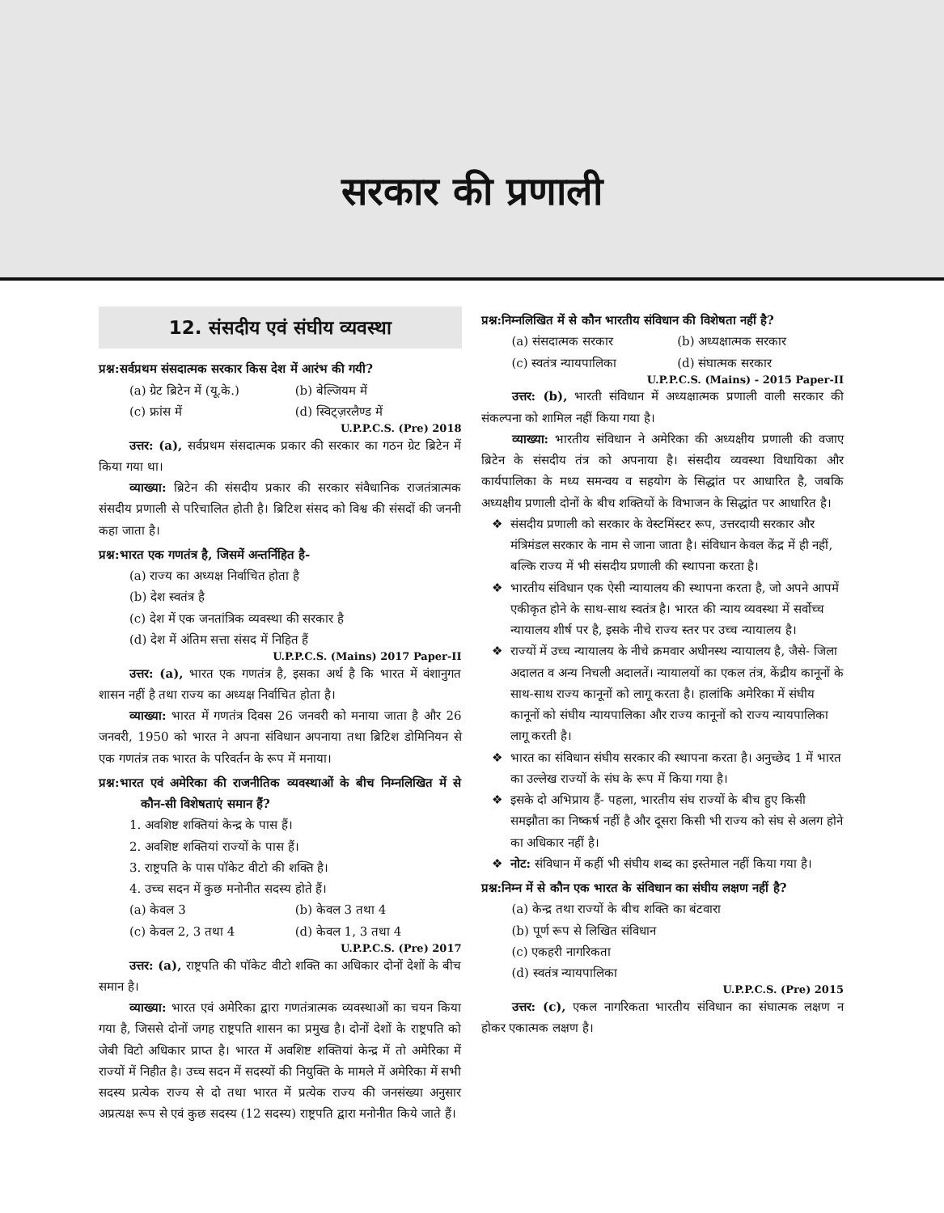सरकार की प्रणाली
12. संसदीय एवं संघीय व्यवस्था
प्रश्न:सर्वप्रथम संसदात्मक सरकार किस देश में आरंभ की गयी?
(a) ग्रेट ब्रिटेन में (यू.के.) (b) बेल्जियम में
(c) फ्रांस में (d) स्विट्ज़रलैण्ड में
U.P.P.C.S. (Pre) 2018
उत्तर: (a), सर्वप्रथम संसदात्मक प्रकार की सरकार का गठन ग्रेट ब्रिटेन में किया गया था।
व्याख्या: ब्रिटेन की संसदीय प्रकार की सरकार संवैधानिक राजतंत्रात्मक संसदीय प्रणाली से परिचालित होती है। ब्रिटिश संसद को विश्व की संसदों की जननी कहा जाता है।
प्रश्न:भारत एक गणतंत्र है, जिसमें अन्तर्निहित है-
(a) राज्य का अध्यक्ष निर्वाचित होता है
(b) देश स्वतंत्र है
(c) देश में एक जनतांत्रिक व्यवस्था की सरकार है
(d) देश में अंतिम सत्ता संसद में निहित हैं
U.P.P.C.S. (Mains) 2017 Paper-II
उत्तर: (a), भारत एक गणतंत्र है, इसका अर्थ है कि भारत में वंशानुगत शासन नहीं है तथा राज्य का अध्यक्ष निर्वाचित होता है।
व्याख्या: भारत में गणतंत्र दिवस 26 जनवरी को मनाया जाता है और 26 जनवरी, 1950 को भारत ने अपना संविधान अपनाया तथा ब्रिटिश डोमिनियन से एक गणतंत्र तक भारत के परिवर्तन के रूप में मनाया।
प्रश्न:भारत एवं अमेरिका की राजनीतिक व्यवस्थाओं के बीच निम्नलिखित में से कौन-सी विशेषताएं समान हैं?
1. अवशिष्ट शक्तियां केन्द्र के पास हैं।
2. अवशिष्ट शक्तियां राज्यों के पास हैं।
3. राष्ट्रपति के पास पॉकेट वीटो की शक्ति है।
4. उच्च सदन में कुछ मनोनीत सदस्य होते हैं।
(a) केवल 3 (b) केवल 3 तथा 4
(c) केवल 2, 3 तथा 4 (d) केवल 1, 3 तथा 4
U.P.P.C.S. (Pre) 2017
उत्तर: (a), राष्ट्रपति की पॉकेट वीटो शक्ति का अधिकार दोनों देशों के बीच समान है।
व्याख्या: भारत एवं अमेरिका द्वारा गणतंत्रात्मक व्यवस्थाओं का चयन किया गया है, जिससे दोनों जगह राष्ट्रपति शासन का प्रमुख है। दोनों देशों के राष्ट्रपति को जेबी विटो अधिकार प्राप्त है। भारत में अवशिष्ट शक्तियां केन्द्र में तो अमेरिका में राज्यों में निहीत है। उच्च सदन में सदस्यों की नियुक्ति के मामले में अमेरिका में सभी सदस्य प्रत्येक राज्य से दो तथा भारत में प्रत्येक राज्य की जनसंख्या अनुसार अप्रत्यक्ष रूप से एवं कुछ सदस्य (12 सदस्य) राष्ट्रपति द्वारा मनोनीत किये जाते हैं।
प्रश्न:निम्नलिखित में से कौन भारतीय संविधान की विशेषता नहीं है?
(a) संसदात्मक सरकार (b) अध्यक्षात्मक सरकार
(c) स्वतंत्र न्यायपालिका (d) संघात्मक सरकार
U.P.P.C.S. (Mains) - 2015 Paper-II
उत्तर: (b), भारती संविधान में अध्यक्षात्मक प्रणाली वाली सरकार की संकल्पना को शामिल नहीं किया गया है।
व्याख्या: भारतीय संविधान ने अमेरिका की अध्यक्षीय प्रणाली की वजाए ब्रिटेन के संसदीय तंत्र को अपनाया है। संसदीय व्यवस्था विधायिका और कार्यपालिका के मध्य समन्वय व सहयोग के सिद्धांत पर आधारित है, जबकि अध्यक्षीय प्रणाली दोनों के बीच शक्तियों के विभाजन के सिद्धांत पर आधारित है।
संसदीय प्रणाली को सरकार के वेस्टमिंस्टर रूप, उत्तरदायी सरकार और मंत्रिमंडल सरकार के नाम से जाना जाता है। संविधान केवल केंद्र में ही नहीं, बल्कि राज्य में भी संसदीय प्रणाली की स्थापना करता है।
भारतीय संविधान एक ऐसी न्यायालय की स्थापना करता है, जो अपने आपमें एकीकृत होने के साथ-साथ स्वतंत्र है। भारत की न्याय व्यवस्था में सर्वोच्च न्यायालय शीर्ष पर है, इसके नीचे राज्य स्तर पर उच्च न्यायालय है।
राज्यों में उच्च न्यायालय के नीचे क्रमवार अधीनस्थ न्यायालय है, जैसे- जिला अदालत व अन्य निचली अदालतें। न्यायालयों का एकल तंत्र, केंद्रीय कानूनों के साथ-साथ राज्य कानूनों को लागू करता है। हालांकि अमेरिका में संघीय कानूनों को संघीय न्यायपालिका और राज्य कानूनों को राज्य न्यायपालिका लागू करती है।
भारत का संविधान संघीय सरकार की स्थापना करता है। अनुच्छेद 1 में भारत का उल्लेख राज्यों के संघ के रूप में किया गया है।
इसके दो अभिप्राय हैं- पहला, भारतीय संघ राज्यों के बीच हुए किसी समझौता का निष्कर्ष नहीं है और दूसरा किसी भी राज्य को संघ से अलग होने का अधिकार नहीं है।
नोट: संविधान में कहीं भी संघीय शब्द का इस्तेमाल नहीं किया गया है।
प्रश्न:निम्न में से कौन एक भारत के संविधान का संघीय लक्षण नहीं है?
(a) केन्द्र तथा राज्यों के बीच शक्ति का बंटवारा
(b) पूर्ण रूप से लिखित संविधान
(c) एकहरी नागरिकता
(d) स्वतंत्र न्यायपालिका
U.P.P.C.S. (Pre) 2015
उत्तर: (c), एकल नागरिकता भारतीय संविधान का संघात्मक लक्षण न होकर एकात्मक लक्षण है।